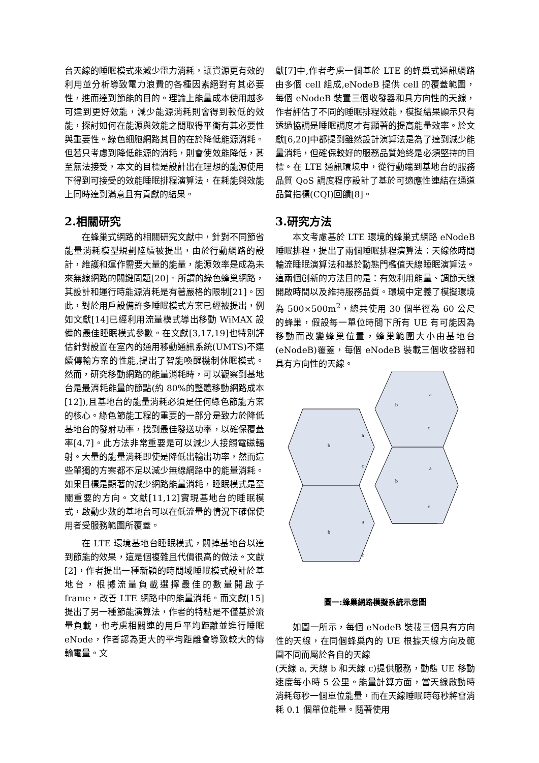台天線的睡眠模式來減少電力消耗，讓資源更有效的利用並分析導致電力浪費的各種因素絕對有其必要性，進而達到節能的目的。理論上能量成本使用越多可達到更好效能，減少能源消耗則會得到較低的效能，探討如何在能源與效能之間取得平衡有其必要性與重要性。綠色細胞網路其目的在於降低能源消耗。但若只考慮到降低能源的消耗，則會使效能降低，甚至無法接受，本文的目標是設計出在理想的能源使用下得到可接受的效能睡眠排程演算法，在耗能與效能上同時達到滿意且有貢獻的結果。
2.相關研究
在蜂巢式網路的相關研究文獻中，針對不同節省能量消耗模型規劃陸續被提出，由於行動網路的設計，維護和運作需要大量的能量，能源效率是成為未來無線網路的關鍵問題[20]。所謂的綠色蜂巢網路，其設計和運行時能源消耗是有著嚴格的限制[21]。因此，對於用戶設備許多睡眠模式方案已經被提出，例如文獻[14]已經利用流量模式導出移動 WiMAX 設備的最佳睡眠模式參數。在文獻[3,17,19]也特別評估針對設置在室內的通用移動通訊系統(UMTS)不連續傳輸方案的性能,提出了智能喚醒機制休眠模式。然而，研究移動網路的能量消耗時，可以觀察到基地台是最消耗能量的節點(約 80%的整體移動網路成本[12]),且基地台的能量消耗必須是任何綠色節能方案的核心。綠色節能工程的重要的一部分是致力於降低基地台的發射功率，找到最佳發送功率，以確保覆蓋率[4,7]。此方法非常重要是可以減少人接觸電磁輻射。大量的能量消耗即使是降低出輸出功率，然而這些單獨的方案都不足以減少無線網路中的能量消耗。如果目標是顯著的減少網路能量消耗，睡眠模式是至關重要的方向。文獻[11,12]實現基地台的睡眠模式，啟動少數的基地台可以在低流量的情況下確保使用者受服務範圍所覆蓋。
在 LTE 環境基地台睡眠模式，關掉基地台以達到節能的效果，這是個複雜且代價很高的做法。文獻[2]，作者提出一種新穎的時間域睡眠模式設計於基地台，根據流量負載選擇最佳的數量開啟子 frame，改善 LTE 網路中的能量消耗。而文獻[15]提出了另一種節能演算法，作者的特點是不僅基於流量負載，也考慮相關連的用戶平均距離並進行睡眠 eNode，作者認為更大的平均距離會導致較大的傳輸電量。文
獻[7]中,作者考慮一個基於 LTE 的蜂巢式通訊網路由多個 cell 組成,eNodeB 提供 cell 的覆蓋範圍，每個 eNodeB 裝置三個收發器和具方向性的天線，作者評估了不同的睡眠排程效能，模擬結果顯示只有透過協調是睡眠調度才有顯著的提高能量效率。於文獻[6,20]中都提到雖然設計演算法是為了達到減少能量消耗，但確保較好的服務品質始終是必須堅持的目標。在 LTE 通訊環境中，從行動端到基地台的服務品質 QoS 調度程序設計了基於可適應性連結在通道品質指標(CQI)回饋[8]。
3.研究方法
本文考慮基於 LTE 環境的蜂巢式網路 eNodeB 睡眠排程，提出了兩個睡眠排程演算法：天線依時間輪流睡眠演算法和基於動態門檻值天線睡眠演算法。這兩個創新的方法目的是：有效利用能量、調節天線開啟時間以及維持服務品質。環境中定義了模擬環境為 500×500m<sup>2</sup>，總共使用 30 個半徑為 60 公尺的蜂巢，假設每一單位時間下所有 UE 有可能因為移動而改變蜂巢位置，蜂巢範圍大小由基地台(eNodeB)覆蓋，每個 eNodeB 裝載三個收發器和具有方向性的天線。
a
b
c
a
b
c
a
b
c
a
b
c
圖一:蜂巢網路模擬系統示意圖
如圖一所示，每個 eNodeB 裝載三個具有方向性的天線，在同個蜂巢內的 UE 根據天線方向及範圍不同而屬於各自的天線
(天線 a, 天線 b 和天線 c)提供服務，動態 UE 移動速度每小時 5 公里。能量計算方面，當天線啟動時消耗每秒一個單位能量，而在天線睡眠時每秒將會消耗 0.1 個單位能量。隨著使用